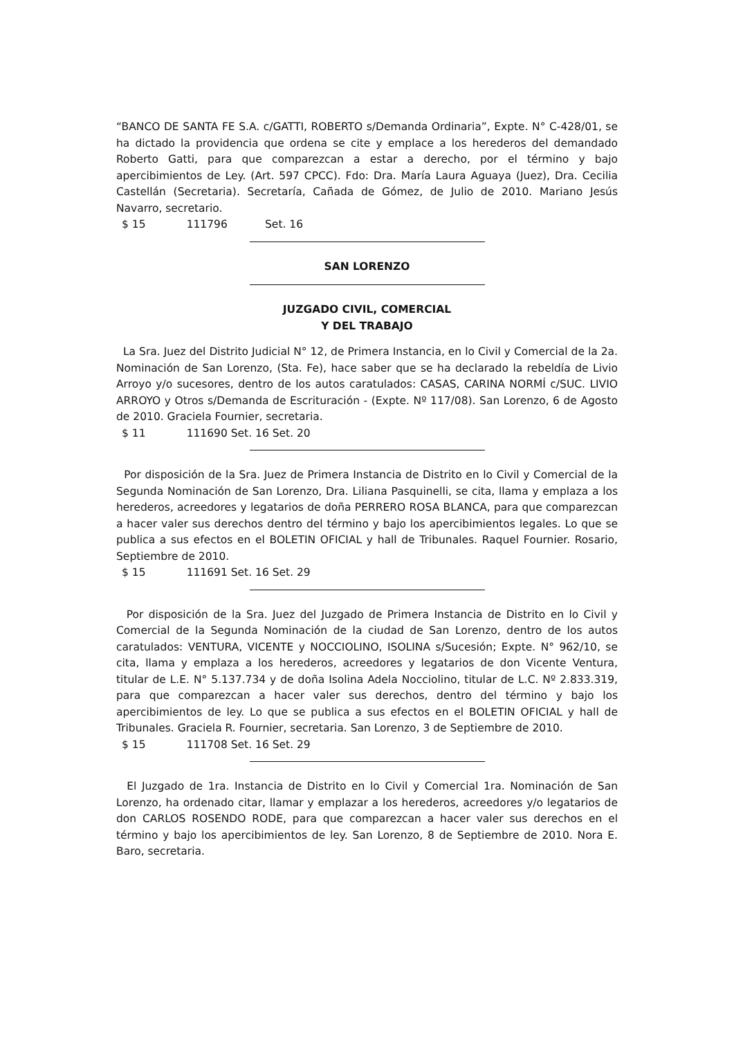“BANCO DE SANTA FE S.A. c/GATTI, ROBERTO s/Demanda Ordinaria”, Expte. N° C-428/01, se ha dictado la providencia que ordena se cite y emplace a los herederos del demandado Roberto Gatti, para que comparezcan a estar a derecho, por el término y bajo apercibimientos de Ley. (Art. 597 CPCC). Fdo: Dra. María Laura Aguaya (Juez), Dra. Cecilia Castellán (Secretaria). Secretaría, Cañada de Gómez, de Julio de 2010. Mariano Jesús Navarro, secretario.
$ 15 111796 Set. 16
SAN LORENZO
JUZGADO CIVIL, COMERCIAL
Y DEL TRABAJO
La Sra. Juez del Distrito Judicial N° 12, de Primera Instancia, en lo Civil y Comercial de la 2a. Nominación de San Lorenzo, (Sta. Fe), hace saber que se ha declarado la rebeldía de Livio Arroyo y/o sucesores, dentro de los autos caratulados: CASAS, CARINA NORMÍ c/SUC. LIVIO ARROYO y Otros s/Demanda de Escrituración - (Expte. Nº 117/08). San Lorenzo, 6 de Agosto de 2010. Graciela Fournier, secretaria.
$ 11 111690 Set. 16 Set. 20
Por disposición de la Sra. Juez de Primera Instancia de Distrito en lo Civil y Comercial de la Segunda Nominación de San Lorenzo, Dra. Liliana Pasquinelli, se cita, llama y emplaza a los herederos, acreedores y legatarios de doña PERRERO ROSA BLANCA, para que comparezcan a hacer valer sus derechos dentro del término y bajo los apercibimientos legales. Lo que se publica a sus efectos en el BOLETIN OFICIAL y hall de Tribunales. Raquel Fournier. Rosario, Septiembre de 2010.
$ 15 111691 Set. 16 Set. 29
Por disposición de la Sra. Juez del Juzgado de Primera Instancia de Distrito en lo Civil y Comercial de la Segunda Nominación de la ciudad de San Lorenzo, dentro de los autos caratulados: VENTURA, VICENTE y NOCCIOLINO, ISOLINA s/Sucesión; Expte. N° 962/10, se cita, llama y emplaza a los herederos, acreedores y legatarios de don Vicente Ventura, titular de L.E. N° 5.137.734 y de doña Isolina Adela Nocciolino, titular de L.C. Nº 2.833.319, para que comparezcan a hacer valer sus derechos, dentro del término y bajo los apercibimientos de ley. Lo que se publica a sus efectos en el BOLETIN OFICIAL y hall de Tribunales. Graciela R. Fournier, secretaria. San Lorenzo, 3 de Septiembre de 2010.
$ 15 111708 Set. 16 Set. 29
El Juzgado de 1ra. Instancia de Distrito en lo Civil y Comercial 1ra. Nominación de San Lorenzo, ha ordenado citar, llamar y emplazar a los herederos, acreedores y/o legatarios de don CARLOS ROSENDO RODE, para que comparezcan a hacer valer sus derechos en el término y bajo los apercibimientos de ley. San Lorenzo, 8 de Septiembre de 2010. Nora E. Baro, secretaria.